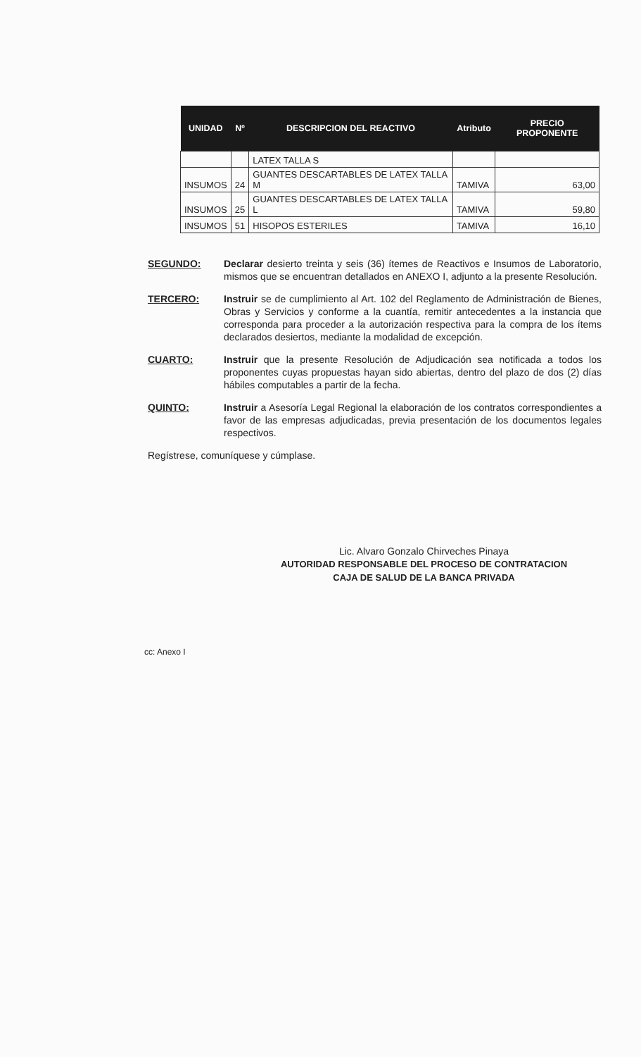| UNIDAD | Nº | DESCRIPCION DEL REACTIVO | Atributo | PRECIO PROPONENTE |
| --- | --- | --- | --- | --- |
| | | LATEX TALLA S | | |
| INSUMOS | 24 | GUANTES DESCARTABLES DE LATEX TALLA M | TAMIVA | 63,00 |
| INSUMOS | 25 | GUANTES DESCARTABLES DE LATEX TALLA L | TAMIVA | 59,80 |
| INSUMOS | 51 | HISOPOS ESTERILES | TAMIVA | 16,10 |
SEGUNDO: Declarar desierto treinta y seis (36) ítemes de Reactivos e Insumos de Laboratorio, mismos que se encuentran detallados en ANEXO I, adjunto a la presente Resolución.
TERCERO: Instruir se de cumplimiento al Art. 102 del Reglamento de Administración de Bienes, Obras y Servicios y conforme a la cuantía, remitir antecedentes a la instancia que corresponda para proceder a la autorización respectiva para la compra de los ítems declarados desiertos, mediante la modalidad de excepción.
CUARTO: Instruir que la presente Resolución de Adjudicación sea notificada a todos los proponentes cuyas propuestas hayan sido abiertas, dentro del plazo de dos (2) días hábiles computables a partir de la fecha.
QUINTO: Instruir a Asesoría Legal Regional la elaboración de los contratos correspondientes a favor de las empresas adjudicadas, previa presentación de los documentos legales respectivos.
Regístrese, comuníquese y cúmplase.
Lic. Alvaro Gonzalo Chirveches Pinaya
AUTORIDAD RESPONSABLE DEL PROCESO DE CONTRATACION
CAJA DE SALUD DE LA BANCA PRIVADA
cc: Anexo I